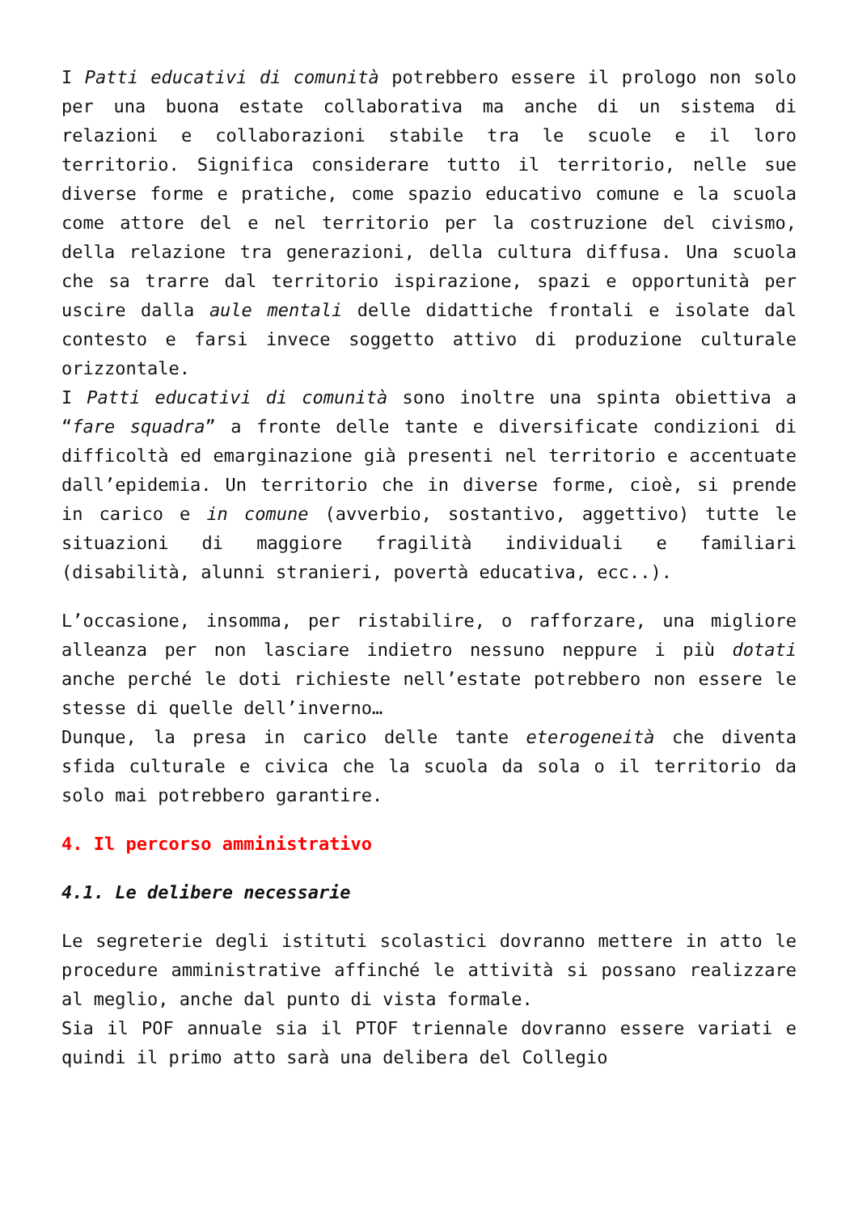I Patti educativi di comunità potrebbero essere il prologo non solo per una buona estate collaborativa ma anche di un sistema di relazioni e collaborazioni stabile tra le scuole e il loro territorio. Significa considerare tutto il territorio, nelle sue diverse forme e pratiche, come spazio educativo comune e la scuola come attore del e nel territorio per la costruzione del civismo, della relazione tra generazioni, della cultura diffusa. Una scuola che sa trarre dal territorio ispirazione, spazi e opportunità per uscire dalla aule mentali delle didattiche frontali e isolate dal contesto e farsi invece soggetto attivo di produzione culturale orizzontale.
I Patti educativi di comunità sono inoltre una spinta obiettiva a “fare squadra” a fronte delle tante e diversificate condizioni di difficoltà ed emarginazione già presenti nel territorio e accentuate dall’epidemia. Un territorio che in diverse forme, cioè, si prende in carico e in comune (avverbio, sostantivo, aggettivo) tutte le situazioni di maggiore fragilità individuali e familiari (disabilità, alunni stranieri, povertà educativa, ecc..).
L’occasione, insomma, per ristabilire, o rafforzare, una migliore alleanza per non lasciare indietro nessuno neppure i più dotati anche perché le doti richieste nell’estate potrebbero non essere le stesse di quelle dell’inverno…
Dunque, la presa in carico delle tante eterogeneità che diventa sfida culturale e civica che la scuola da sola o il territorio da solo mai potrebbero garantire.
4. Il percorso amministrativo
4.1. Le delibere necessarie
Le segreterie degli istituti scolastici dovranno mettere in atto le procedure amministrative affinché le attività si possano realizzare al meglio, anche dal punto di vista formale.
Sia il POF annuale sia il PTOF triennale dovranno essere variati e quindi il primo atto sarà una delibera del Collegio